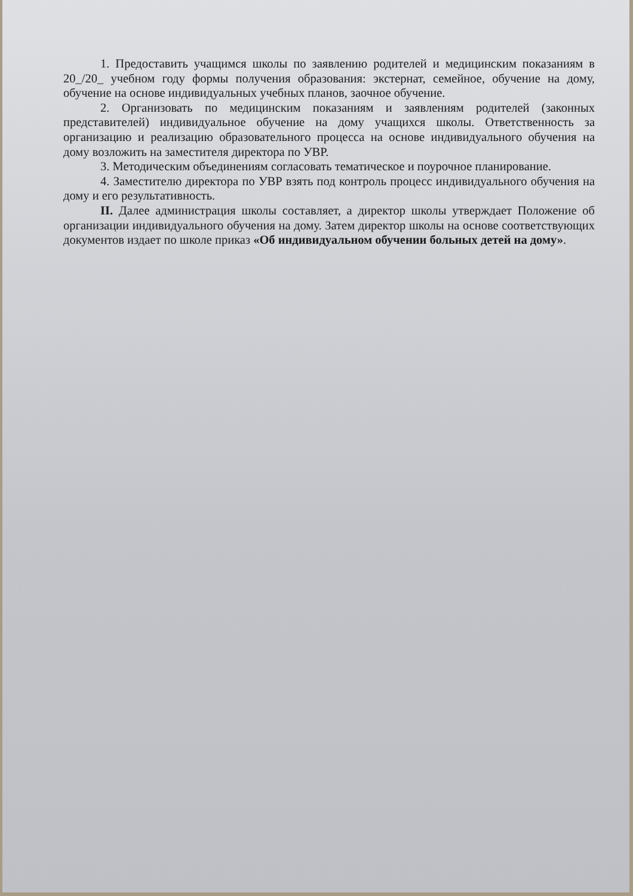1. Предоставить учащимся школы по заявлению родителей и медицинским показаниям в 20_/20_ учебном году формы получения образования: экстернат, семейное, обучение на дому, обучение на основе индивидуальных учебных планов, заочное обучение.
2. Организовать по медицинским показаниям и заявлениям родителей (законных представителей) индивидуальное обучение на дому учащихся школы. Ответственность за организацию и реализацию образовательного процесса на основе индивидуального обучения на дому возложить на заместителя директора по УВР.
3. Методическим объединениям согласовать тематическое и поурочное планирование.
4. Заместителю директора по УВР взять под контроль процесс индивидуального обучения на дому и его результативность.
II. Далее администрация школы составляет, а директор школы утверждает Положение об организации индивидуального обучения на дому. Затем директор школы на основе соответствующих документов издает по школе приказ «Об индивидуальном обучении больных детей на дому».